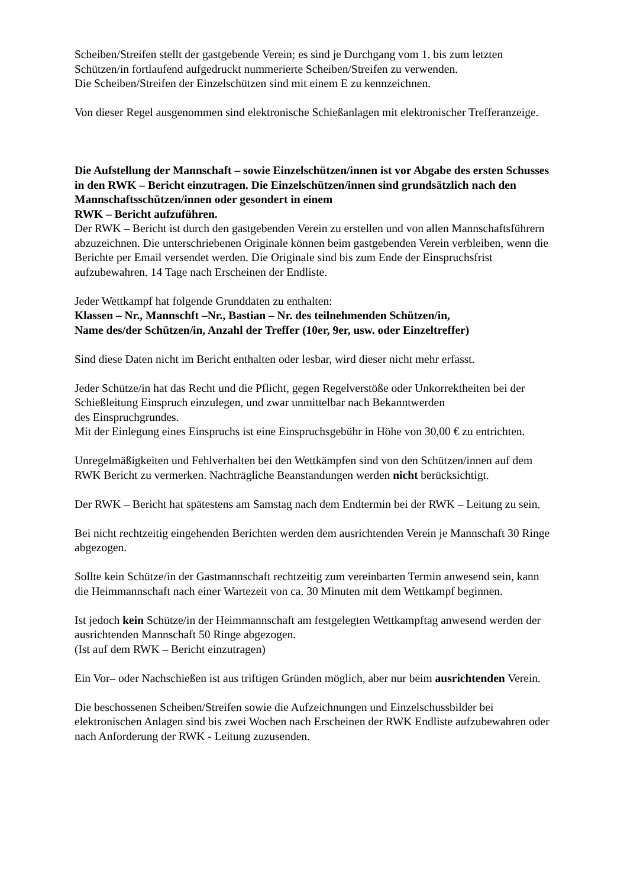Scheiben/Streifen stellt der gastgebende Verein; es sind je Durchgang vom 1. bis zum letzten Schützen/in fortlaufend aufgedruckt nummerierte Scheiben/Streifen zu verwenden.
Die Scheiben/Streifen der Einzelschützen sind mit einem E zu kennzeichnen.
Von dieser Regel ausgenommen sind elektronische Schießanlagen mit elektronischer Trefferanzeige.
Die Aufstellung der Mannschaft – sowie Einzelschützen/innen ist vor Abgabe des ersten Schusses in den RWK – Bericht einzutragen. Die Einzelschützen/innen sind grundsätzlich nach den Mannschaftsschützen/innen oder gesondert in einem
RWK – Bericht aufzuführen.
Der RWK – Bericht ist durch den gastgebenden Verein zu erstellen und von allen Mannschaftsführern abzuzeichnen. Die unterschriebenen Originale können beim gastgebenden Verein verbleiben, wenn die Berichte per Email versendet werden. Die Originale sind bis zum Ende der Einspruchsfrist aufzubewahren. 14 Tage nach Erscheinen der Endliste.
Jeder Wettkampf hat folgende Grunddaten zu enthalten:
Klassen – Nr., Mannschft –Nr., Bastian – Nr. des teilnehmenden Schützen/in,
Name des/der Schützen/in, Anzahl der Treffer (10er, 9er, usw. oder Einzeltreffer)
Sind diese Daten nicht im Bericht enthalten oder lesbar, wird dieser nicht mehr erfasst.
Jeder Schütze/in hat das Recht und die Pflicht, gegen Regelverstöße oder Unkorrektheiten bei der Schießleitung Einspruch einzulegen, und zwar unmittelbar nach Bekanntwerden
des Einspruchgrundes.
Mit der Einlegung eines Einspruchs ist eine Einspruchsgebühr in Höhe von 30,00 € zu entrichten.
Unregelmäßigkeiten und Fehlverhalten bei den Wettkämpfen sind von den Schützen/innen auf dem RWK Bericht zu vermerken. Nachträgliche Beanstandungen werden nicht berücksichtigt.
Der RWK – Bericht hat spätestens am Samstag nach dem Endtermin bei der RWK – Leitung zu sein.
Bei nicht rechtzeitig eingehenden Berichten werden dem ausrichtenden Verein je Mannschaft 30 Ringe abgezogen.
Sollte kein Schütze/in der Gastmannschaft rechtzeitig zum vereinbarten Termin anwesend sein, kann die Heimmannschaft nach einer Wartezeit von ca. 30 Minuten mit dem Wettkampf beginnen.
Ist jedoch kein Schütze/in der Heimmannschaft am festgelegten Wettkampftag anwesend werden der ausrichtenden Mannschaft 50 Ringe abgezogen.
(Ist auf dem RWK – Bericht einzutragen)
Ein Vor– oder Nachschießen ist aus triftigen Gründen möglich, aber nur beim ausrichtenden Verein.
Die beschossenen Scheiben/Streifen sowie die Aufzeichnungen und Einzelschussbilder bei elektronischen Anlagen sind bis zwei Wochen nach Erscheinen der RWK Endliste aufzubewahren oder nach Anforderung der RWK - Leitung zuzusenden.